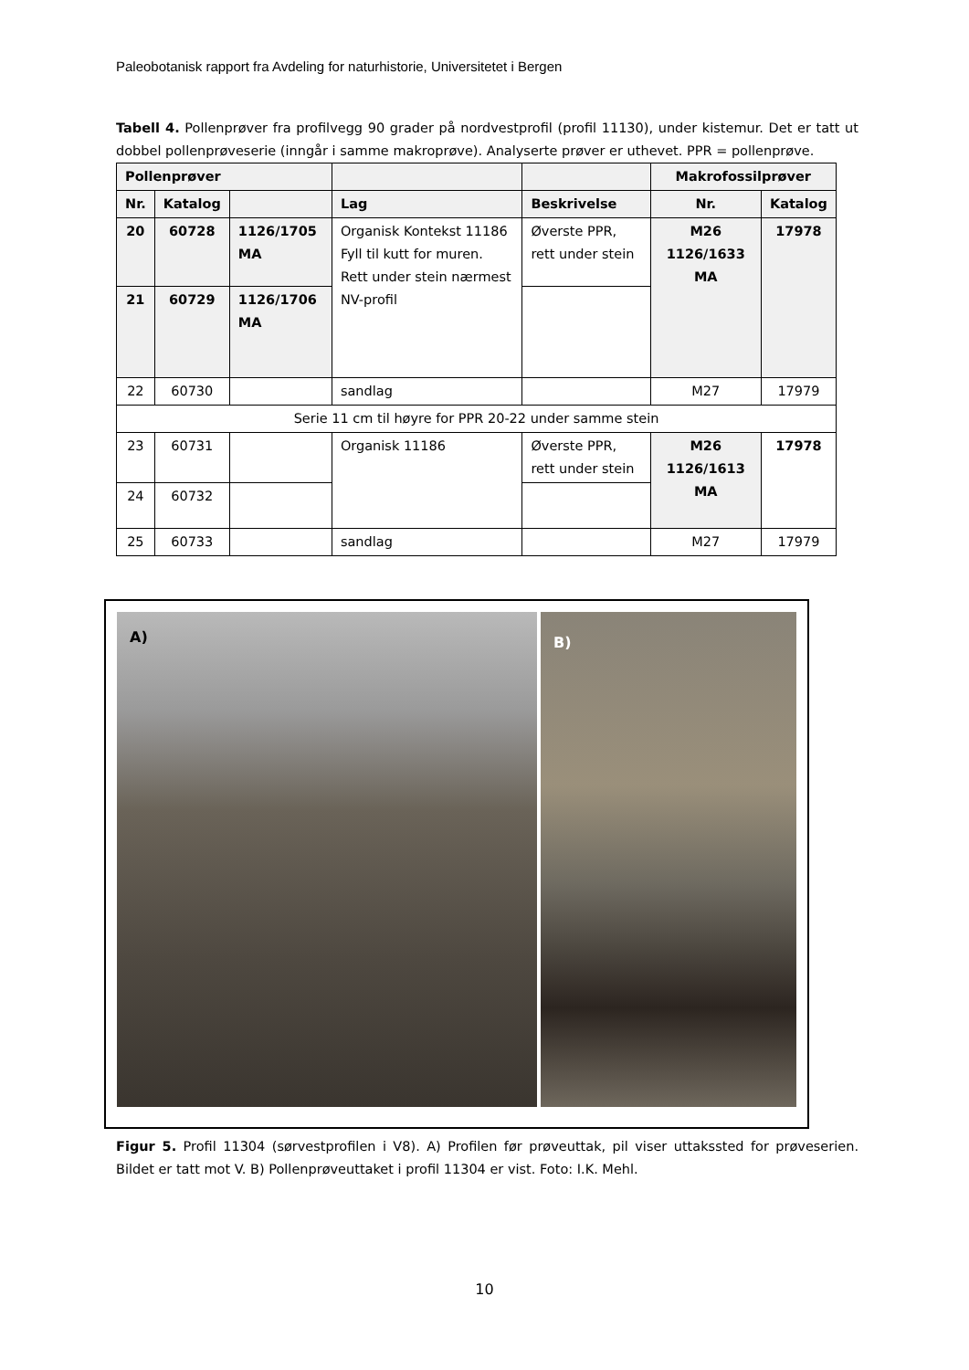Paleobotanisk rapport fra Avdeling for naturhistorie, Universitetet i Bergen
Tabell 4. Pollenprøver fra profilvegg 90 grader på nordvestprofil (profil 11130), under kistemur. Det er tatt ut dobbel pollenprøveserie (inngår i samme makroprøve). Analyserte prøver er uthevet. PPR = pollenprøve.
| Pollenprøver | | | | | Makrofossilprøver | |
| --- | --- | --- | --- | --- | --- | --- |
| Nr. | Katalog | | Lag | Beskrivelse | Nr. | Katalog |
| 20 | 60728 | 1126/1705 MA | Organisk Kontekst 11186 Fyll til kutt for muren. Rett under stein nærmest NV-profil | Øverste PPR, rett under stein | M26 1126/1633 MA | 17978 |
| 21 | 60729 | 1126/1706 MA | | | | |
| 22 | 60730 | | sandlag | | M27 | 17979 |
| Serie 11 cm til høyre for PPR 20-22 under samme stein | | | | | | |
| 23 | 60731 | | Organisk 11186 | Øverste PPR, rett under stein | M26 1126/1613 MA | 17978 |
| 24 | 60732 | | | | | |
| 25 | 60733 | | sandlag | | M27 | 17979 |
A) B)
Figur 5. Profil 11304 (sørvestprofilen i V8). A) Profilen før prøveuttak, pil viser uttakssted for prøveserien. Bildet er tatt mot V. B) Pollenprøveuttaket i profil 11304 er vist. Foto: I.K. Mehl.
10